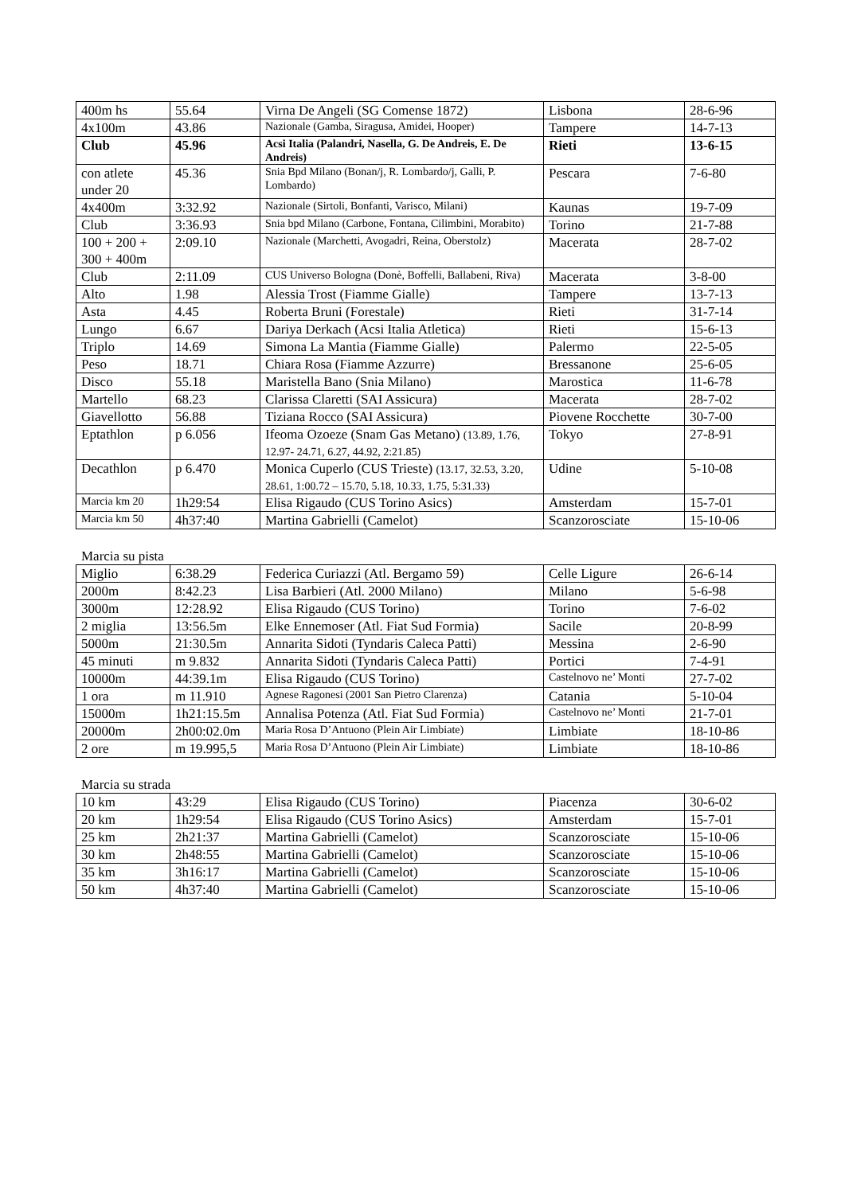| 400m hs | 55.64 | Virna De Angeli (SG Comense 1872) | Lisbona | 28-6-96 |
| 4x100m | 43.86 | Nazionale (Gamba, Siragusa, Amidei, Hooper) | Tampere | 14-7-13 |
| Club | 45.96 | Acsi Italia (Palandri, Nasella, G. De Andreis, E. De Andreis) | Rieti | 13-6-15 |
| con atlete under 20 | 45.36 | Snia Bpd Milano (Bonan/j, R. Lombardo/j, Galli, P. Lombardo) | Pescara | 7-6-80 |
| 4x400m | 3:32.92 | Nazionale (Sirtoli, Bonfanti, Varisco, Milani) | Kaunas | 19-7-09 |
| Club | 3:36.93 | Snia bpd Milano (Carbone, Fontana, Cilimbini, Morabito) | Torino | 21-7-88 |
| 100 + 200 + 300 + 400m | 2:09.10 | Nazionale (Marchetti, Avogadri, Reina, Oberstolz) | Macerata | 28-7-02 |
| Club | 2:11.09 | CUS Universo Bologna (Donè, Boffelli, Ballabeni, Riva) | Macerata | 3-8-00 |
| Alto | 1.98 | Alessia Trost (Fiamme Gialle) | Tampere | 13-7-13 |
| Asta | 4.45 | Roberta Bruni (Forestale) | Rieti | 31-7-14 |
| Lungo | 6.67 | Dariya Derkach (Acsi Italia Atletica) | Rieti | 15-6-13 |
| Triplo | 14.69 | Simona La Mantia (Fiamme Gialle) | Palermo | 22-5-05 |
| Peso | 18.71 | Chiara Rosa (Fiamme Azzurre) | Bressanone | 25-6-05 |
| Disco | 55.18 | Maristella Bano (Snia Milano) | Marostica | 11-6-78 |
| Martello | 68.23 | Clarissa Claretti (SAI Assicura) | Macerata | 28-7-02 |
| Giavellotto | 56.88 | Tiziana Rocco (SAI Assicura) | Piovene Rocchette | 30-7-00 |
| Eptathlon | p 6.056 | Ifeoma Ozoeze (Snam Gas Metano) (13.89, 1.76, 12.97- 24.71, 6.27, 44.92, 2:21.85) | Tokyo | 27-8-91 |
| Decathlon | p 6.470 | Monica Cuperlo (CUS Trieste) (13.17, 32.53, 3.20, 28.61, 1:00.72 – 15.70, 5.18, 10.33, 1.75, 5:31.33) | Udine | 5-10-08 |
| Marcia km 20 | 1h29:54 | Elisa Rigaudo (CUS Torino Asics) | Amsterdam | 15-7-01 |
| Marcia km 50 | 4h37:40 | Martina Gabrielli (Camelot) | Scanzorosciate | 15-10-06 |
Marcia su pista
| Miglio | 6:38.29 | Federica Curiazzi (Atl. Bergamo 59) | Celle Ligure | 26-6-14 |
| 2000m | 8:42.23 | Lisa Barbieri (Atl. 2000 Milano) | Milano | 5-6-98 |
| 3000m | 12:28.92 | Elisa Rigaudo (CUS Torino) | Torino | 7-6-02 |
| 2 miglia | 13:56.5m | Elke Ennemoser (Atl. Fiat Sud Formia) | Sacile | 20-8-99 |
| 5000m | 21:30.5m | Annarita Sidoti (Tyndaris Caleca Patti) | Messina | 2-6-90 |
| 45 minuti | m 9.832 | Annarita Sidoti (Tyndaris Caleca Patti) | Portici | 7-4-91 |
| 10000m | 44:39.1m | Elisa Rigaudo (CUS Torino) | Castelnovo ne’ Monti | 27-7-02 |
| 1 ora | m 11.910 | Agnese Ragonesi (2001 San Pietro Clarenza) | Catania | 5-10-04 |
| 15000m | 1h21:15.5m | Annalisa Potenza (Atl. Fiat Sud Formia) | Castelnovo ne’ Monti | 21-7-01 |
| 20000m | 2h00:02.0m | Maria Rosa D’Antuono (Plein Air Limbiate) | Limbiate | 18-10-86 |
| 2 ore | m 19.995,5 | Maria Rosa D’Antuono (Plein Air Limbiate) | Limbiate | 18-10-86 |
Marcia su strada
| 10 km | 43:29 | Elisa Rigaudo (CUS Torino) | Piacenza | 30-6-02 |
| 20 km | 1h29:54 | Elisa Rigaudo (CUS Torino Asics) | Amsterdam | 15-7-01 |
| 25 km | 2h21:37 | Martina Gabrielli (Camelot) | Scanzorosciate | 15-10-06 |
| 30 km | 2h48:55 | Martina Gabrielli (Camelot) | Scanzorosciate | 15-10-06 |
| 35 km | 3h16:17 | Martina Gabrielli (Camelot) | Scanzorosciate | 15-10-06 |
| 50 km | 4h37:40 | Martina Gabrielli (Camelot) | Scanzorosciate | 15-10-06 |